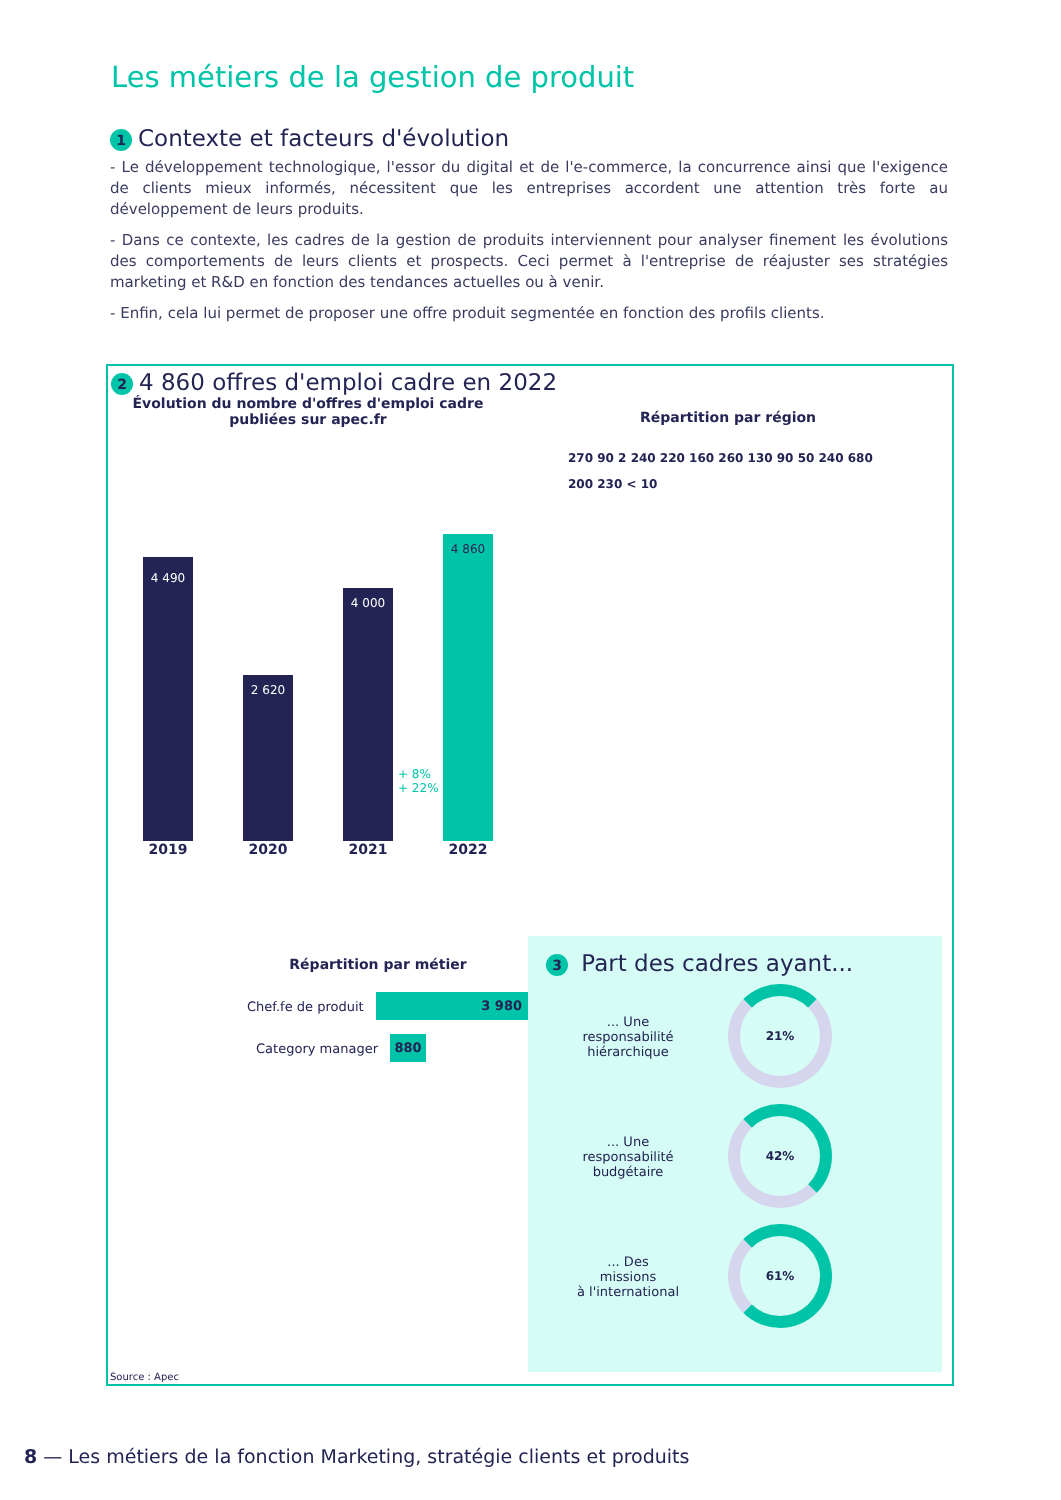Les métiers de la gestion de produit
1 Contexte et facteurs d'évolution
- Le développement technologique, l'essor du digital et de l'e-commerce, la concurrence ainsi que l'exigence de clients mieux informés, nécessitent que les entreprises accordent une attention très forte au développement de leurs produits.
- Dans ce contexte, les cadres de la gestion de produits interviennent pour analyser finement les évolutions des comportements de leurs clients et prospects. Ceci permet à l'entreprise de réajuster ses stratégies marketing et R&D en fonction des tendances actuelles ou à venir.
- Enfin, cela lui permet de proposer une offre produit segmentée en fonction des profils clients.
2 4 860 offres d'emploi cadre en 2022
Évolution du nombre d'offres d'emploi cadre
publiées sur apec.fr
4 490
2019
2 620
2020
4 000
2021
4 860
2022
+ 8%
+ 22%
Répartition par région
270 90 2 240 220 160 260 130 90 50 240 680 200 230 < 10
Répartition par métier
Chef.fe de produit 3 980
Category manager 880
3 Part des cadres ayant...
... Une
responsabilité
hiérarchique
21%
... Une
responsabilité
budgétaire
42%
... Des
missions
à l'international
61%
Source : Apec
8 — Les métiers de la fonction Marketing, stratégie clients et produits